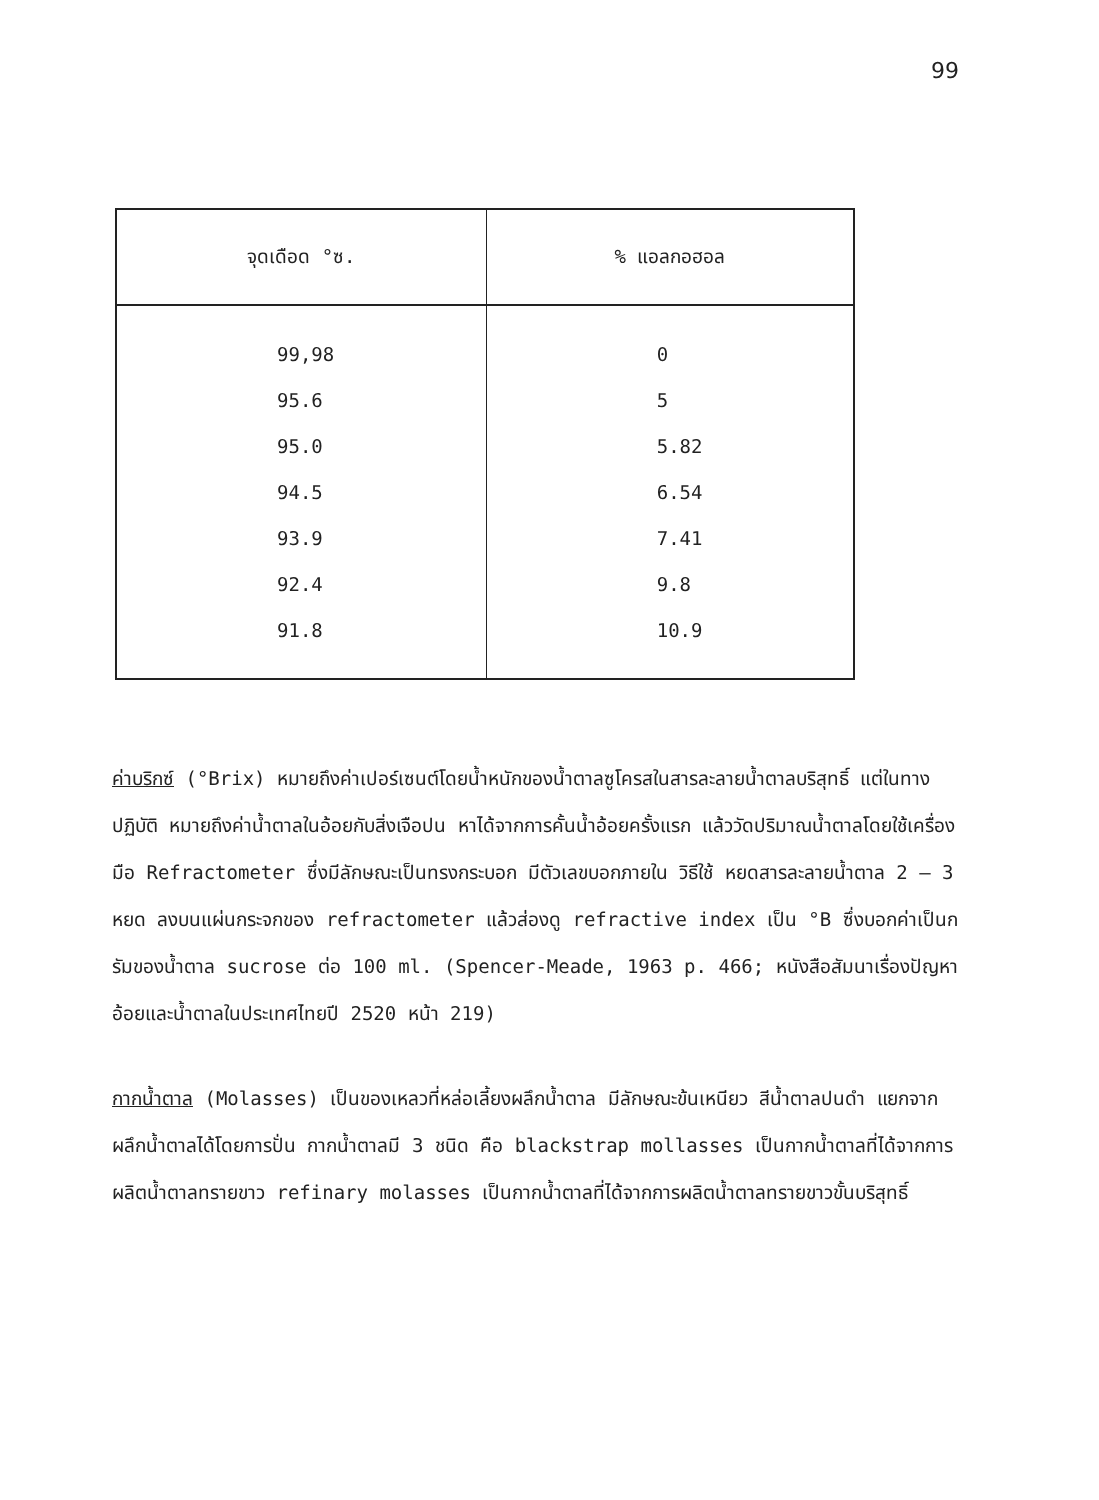99
| จุดเดือด °ซ. | % แอลกอฮอล |
| --- | --- |
| 99,98 95.6 95.0 94.5 93.9 92.4 91.8 | 0 5 5.82 6.54 7.41 9.8 10.9 |
ค่าบริกซ์ (°Brix) หมายถึงค่าเปอร์เซนต์โดยน้ำหนักของน้ำตาลซูโครสในสารละลายน้ำตาลบริสุทธิ์ แต่ในทางปฏิบัติ หมายถึงค่าน้ำตาลในอ้อยกับสิ่งเจือปน หาได้จากการคั้นน้ำอ้อยครั้งแรก แล้ววัดปริมาณน้ำตาลโดยใช้เครื่องมือ Refractometer ซึ่งมีลักษณะเป็นทรงกระบอก มีตัวเลขบอกภายใน วิธีใช้ หยดสารละลายน้ำตาล 2 – 3 หยด ลงบนแผ่นกระจกของ refractometer แล้วส่องดู refractive index เป็น °B ซึ่งบอกค่าเป็นกรัมของน้ำตาล sucrose ต่อ 100 ml. (Spencer-Meade, 1963 p. 466; หนังสือสัมนาเรื่องปัญหาอ้อยและน้ำตาลในประเทศไทยปี 2520 หน้า 219)
กากน้ำตาล (Molasses) เป็นของเหลวที่หล่อเลี้ยงผลึกน้ำตาล มีลักษณะข้นเหนียว สีน้ำตาลปนดำ แยกจากผลึกน้ำตาลได้โดยการปั่น กากน้ำตาลมี 3 ชนิด คือ blackstrap mollasses เป็นกากน้ำตาลที่ได้จากการผลิตน้ำตาลทรายขาว refinary molasses เป็นกากน้ำตาลที่ได้จากการผลิตน้ำตาลทรายขาวขั้นบริสุทธิ์